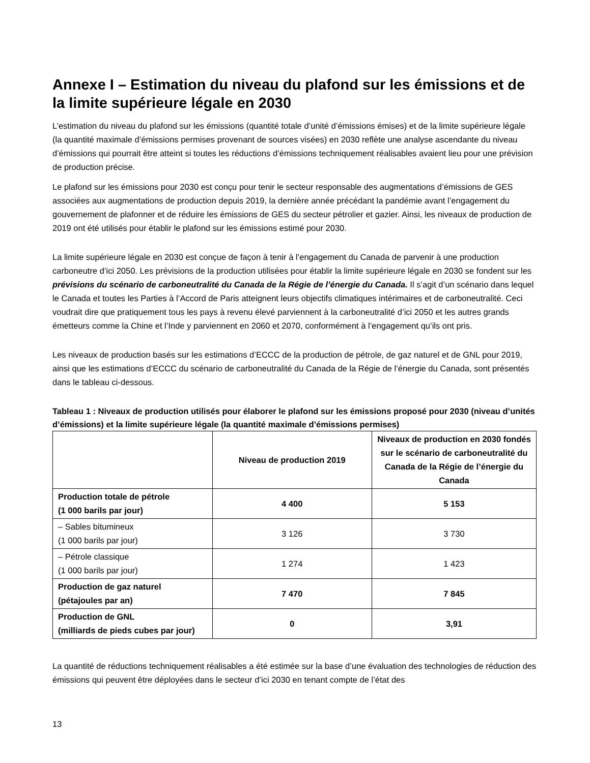Annexe I – Estimation du niveau du plafond sur les émissions et de la limite supérieure légale en 2030
L’estimation du niveau du plafond sur les émissions (quantité totale d’unité d’émissions émises) et de la limite supérieure légale (la quantité maximale d’émissions permises provenant de sources visées) en 2030 reflète une analyse ascendante du niveau d’émissions qui pourrait être atteint si toutes les réductions d’émissions techniquement réalisables avaient lieu pour une prévision de production précise.
Le plafond sur les émissions pour 2030 est conçu pour tenir le secteur responsable des augmentations d’émissions de GES associées aux augmentations de production depuis 2019, la dernière année précédant la pandémie avant l’engagement du gouvernement de plafonner et de réduire les émissions de GES du secteur pétrolier et gazier. Ainsi, les niveaux de production de 2019 ont été utilisés pour établir le plafond sur les émissions estimé pour 2030.
La limite supérieure légale en 2030 est conçue de façon à tenir à l’engagement du Canada de parvenir à une production carboneutre d’ici 2050. Les prévisions de la production utilisées pour établir la limite supérieure légale en 2030 se fondent sur les prévisions du scénario de carboneutralité du Canada de la Régie de l’énergie du Canada. Il s’agit d’un scénario dans lequel le Canada et toutes les Parties à l’Accord de Paris atteignent leurs objectifs climatiques intérimaires et de carboneutralité. Ceci voudrait dire que pratiquement tous les pays à revenu élevé parviennent à la carboneutralité d’ici 2050 et les autres grands émetteurs comme la Chine et l’Inde y parviennent en 2060 et 2070, conformément à l’engagement qu’ils ont pris.
Les niveaux de production basés sur les estimations d’ECCC de la production de pétrole, de gaz naturel et de GNL pour 2019, ainsi que les estimations d’ECCC du scénario de carboneutralité du Canada de la Régie de l’énergie du Canada, sont présentés dans le tableau ci-dessous.
Tableau 1 : Niveaux de production utilisés pour élaborer le plafond sur les émissions proposé pour 2030 (niveau d’unités d’émissions) et la limite supérieure légale (la quantité maximale d’émissions permises)
| | Niveau de production 2019 | Niveaux de production en 2030 fondés sur le scénario de carboneutralité du Canada de la Régie de l’énergie du Canada |
| --- | --- | --- |
| Production totale de pétrole (1 000 barils par jour) | 4 400 | 5 153 |
| – Sables bitumineux (1 000 barils par jour) | 3 126 | 3 730 |
| – Pétrole classique (1 000 barils par jour) | 1 274 | 1 423 |
| Production de gaz naturel (pétajoules par an) | 7 470 | 7 845 |
| Production de GNL (milliards de pieds cubes par jour) | 0 | 3,91 |
La quantité de réductions techniquement réalisables a été estimée sur la base d’une évaluation des technologies de réduction des émissions qui peuvent être déployées dans le secteur d’ici 2030 en tenant compte de l’état des
13